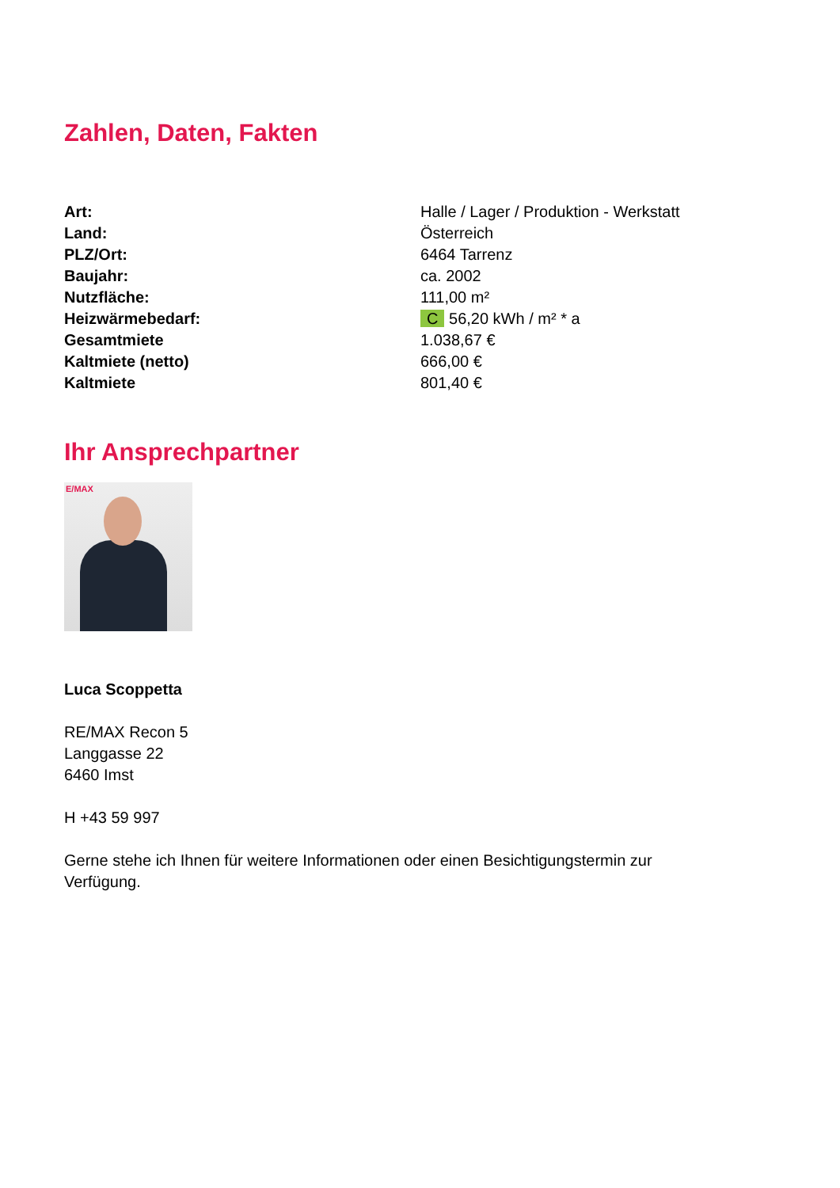Zahlen, Daten, Fakten
| Art: | Halle / Lager / Produktion - Werkstatt |
| Land: | Österreich |
| PLZ/Ort: | 6464 Tarrenz |
| Baujahr: | ca. 2002 |
| Nutzfläche: | 111,00 m² |
| Heizwärmebedarf: | C 56,20 kWh / m² * a |
| Gesamtmiete | 1.038,67 € |
| Kaltmiete (netto) | 666,00 € |
| Kaltmiete | 801,40 € |
Ihr Ansprechpartner
E/MAX
Luca Scoppetta
RE/MAX Recon 5
Langgasse 22
6460 Imst
H +43 59 997
Gerne stehe ich Ihnen für weitere Informationen oder einen Besichtigungstermin zur
Verfügung.